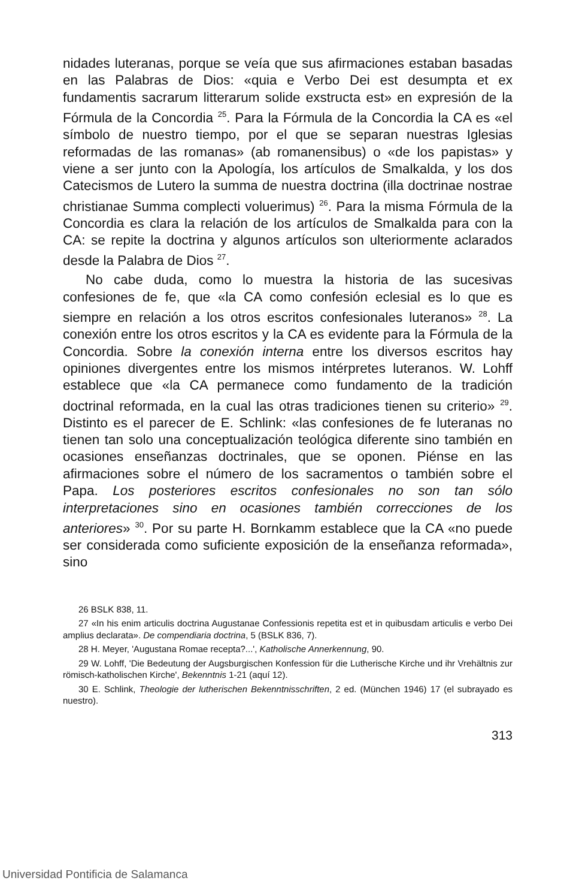nidades luteranas, porque se veía que sus afirmaciones estaban basadas en las Palabras de Dios: «quia e Verbo Dei est desumpta et ex fundamentis sacrarum litterarum solide exstructa est» en expresión de la Fórmula de la Concordia <sup>25</sup>. Para la Fórmula de la Concordia la CA es «el símbolo de nuestro tiempo, por el que se separan nuestras Iglesias reformadas de las romanas» (ab romanensibus) o «de los papistas» y viene a ser junto con la Apología, los artículos de Smalkalda, y los dos Catecismos de Lutero la summa de nuestra doctrina (illa doctrinae nostrae christianae Summa complecti voluerimus) <sup>26</sup>. Para la misma Fórmula de la Concordia es clara la relación de los artículos de Smalkalda para con la CA: se repite la doctrina y algunos artículos son ulteriormente aclarados desde la Palabra de Dios <sup>27</sup>.
No cabe duda, como lo muestra la historia de las sucesivas confesiones de fe, que «la CA como confesión eclesial es lo que es siempre en relación a los otros escritos confesionales luteranos» <sup>28</sup>. La conexión entre los otros escritos y la CA es evidente para la Fórmula de la Concordia. Sobre la conexión interna entre los diversos escritos hay opiniones divergentes entre los mismos intérpretes luteranos. W. Lohff establece que «la CA permanece como fundamento de la tradición doctrinal reformada, en la cual las otras tradiciones tienen su criterio» <sup>29</sup>. Distinto es el parecer de E. Schlink: «las confesiones de fe luteranas no tienen tan solo una conceptualización teológica diferente sino también en ocasiones enseñanzas doctrinales, que se oponen. Piénse en las afirmaciones sobre el número de los sacramentos o también sobre el Papa. Los posteriores escritos confesionales no son tan sólo interpretaciones sino en ocasiones también correcciones de los anteriores» <sup>30</sup>. Por su parte H. Bornkamm establece que la CA «no puede ser considerada como suficiente exposición de la enseñanza reformada», sino
26 BSLK 838, 11.
27 «In his enim articulis doctrina Augustanae Confessionis repetita est et in quibusdam articulis e verbo Dei amplius declarata». De compendiaria doctrina, 5 (BSLK 836, 7).
28 H. Meyer, 'Augustana Romae recepta?...', Katholische Annerkennung, 90.
29 W. Lohff, 'Die Bedeutung der Augsburgischen Konfession für die Lutherische Kirche und ihr Vrehältnis zur römisch-katholischen Kirche', Bekenntnis 1-21 (aquí 12).
30 E. Schlink, Theologie der lutherischen Bekenntnisschriften, 2 ed. (München 1946) 17 (el subrayado es nuestro).
313
Universidad Pontificia de Salamanca